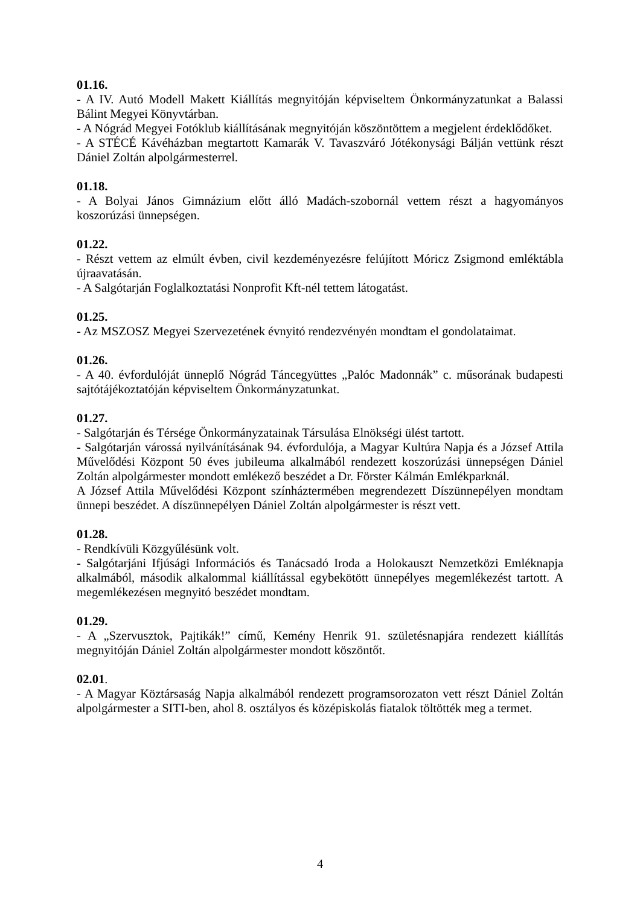01.16.
- A IV. Autó Modell Makett Kiállítás megnyitóján képviseltem Önkormányzatunkat a Balassi Bálint Megyei Könyvtárban.
- A Nógrád Megyei Fotóklub kiállításának megnyitóján köszöntöttem a megjelent érdeklődőket.
- A STÉCÉ Kávéházban megtartott Kamarák V. Tavaszváró Jótékonysági Bálján vettünk részt Dániel Zoltán alpolgármesterrel.
01.18.
- A Bolyai János Gimnázium előtt álló Madách-szobornál vettem részt a hagyományos koszorúzási ünnepségen.
01.22.
- Részt vettem az elmúlt évben, civil kezdeményezésre felújított Móricz Zsigmond emléktábla újraavatásán.
- A Salgótarján Foglalkoztatási Nonprofit Kft-nél tettem látogatást.
01.25.
- Az MSZOSZ Megyei Szervezetének évnyitó rendezvényén mondtam el gondolataimat.
01.26.
- A 40. évfordulóját ünneplő Nógrád Táncegyüttes „Palóc Madonnák” c. műsorának budapesti sajtótájékoztatóján képviseltem Önkormányzatunkat.
01.27.
- Salgótarján és Térsége Önkormányzatainak Társulása Elnökségi ülést tartott.
- Salgótarján várossá nyilvánításának 94. évfordulója, a Magyar Kultúra Napja és a József Attila Művelődési Központ 50 éves jubileuma alkalmából rendezett koszorúzási ünnepségen Dániel Zoltán alpolgármester mondott emlékező beszédet a Dr. Förster Kálmán Emlékparknál.
A József Attila Művelődési Központ színháztermében megrendezett Díszünnepélyen mondtam ünnepi beszédet. A díszünnepélyen Dániel Zoltán alpolgármester is részt vett.
01.28.
- Rendkívüli Közgyűlésünk volt.
- Salgótarjáni Ifjúsági Információs és Tanácsadó Iroda a Holokauszt Nemzetközi Emléknapja alkalmából, második alkalommal kiállítással egybekötött ünnepélyes megemlékezést tartott. A megemlékezésen megnyitó beszédet mondtam.
01.29.
- A „Szervusztok, Pajtikák!” című, Kemény Henrik 91. születésnapjára rendezett kiállítás megnyitóján Dániel Zoltán alpolgármester mondott köszöntőt.
02.01.
- A Magyar Köztársaság Napja alkalmából rendezett programsorozaton vett részt Dániel Zoltán alpolgármester a SITI-ben, ahol 8. osztályos és középiskolás fiatalok töltötték meg a termet.
4